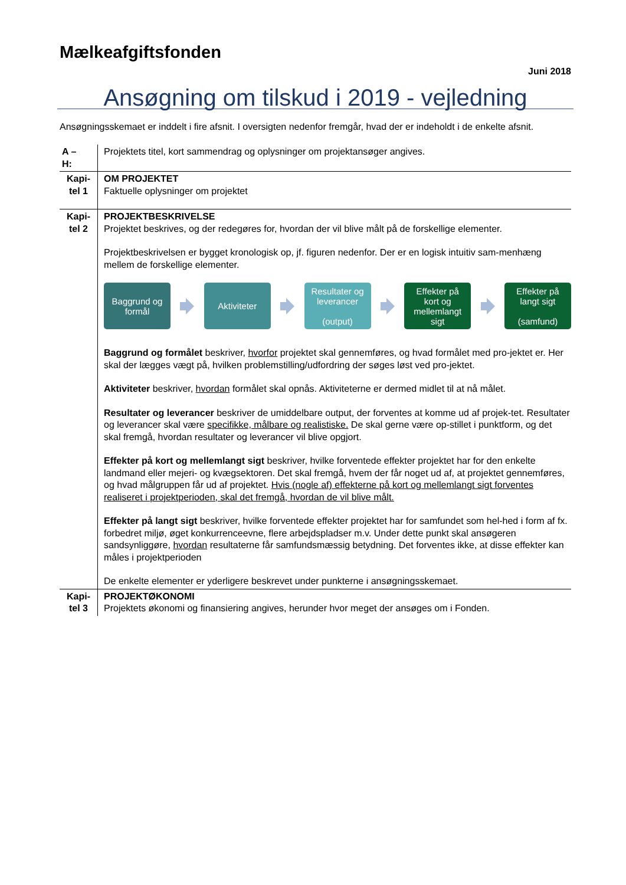Mælkeafgiftsfonden
Juni 2018
Ansøgning om tilskud i 2019 - vejledning
Ansøgningsskemaet er inddelt i fire afsnit. I oversigten nedenfor fremgår, hvad der er indeholdt i de enkelte afsnit.
| A – H: | Projektets titel, kort sammendrag og oplysninger om projektansøger angives. |
| Kapi- tel 1 | OM PROJEKTET Faktuelle oplysninger om projektet |
| Kapi- tel 2 | PROJEKTBESKRIVELSE Projektet beskrives, og der redegøres for, hvordan der vil blive målt på de forskellige elementer. Projektbeskrivelsen er bygget kronologisk op, jf. figuren nedenfor. Der er en logisk intuitiv sam-menhæng mellem de forskellige elementer. Baggrund og formål Aktiviteter Resultater og leverancer (output) Effekter på kort og mellemlangt sigt Effekter på langt sigt (samfund) Baggrund og formålet beskriver, hvorfor projektet skal gennemføres, og hvad formålet med pro-jektet er. Her skal der lægges vægt på, hvilken problemstilling/udfordring der søges løst ved pro-jektet. Aktiviteter beskriver, hvordan formålet skal opnås. Aktiviteterne er dermed midlet til at nå målet. Resultater og leverancer beskriver de umiddelbare output, der forventes at komme ud af projek-tet. Resultater og leverancer skal være specifikke, målbare og realistiske. De skal gerne være op-stillet i punktform, og det skal fremgå, hvordan resultater og leverancer vil blive opgjort. Effekter på kort og mellemlangt sigt beskriver, hvilke forventede effekter projektet har for den enkelte landmand eller mejeri- og kvægsektoren. Det skal fremgå, hvem der får noget ud af, at projektet gennemføres, og hvad målgruppen får ud af projektet. Hvis (nogle af) effekterne på kort og mellemlangt sigt forventes realiseret i projektperioden, skal det fremgå, hvordan de vil blive målt. Effekter på langt sigt beskriver, hvilke forventede effekter projektet har for samfundet som hel-hed i form af fx. forbedret miljø, øget konkurrenceevne, flere arbejdspladser m.v. Under dette punkt skal ansøgeren sandsynliggøre, hvordan resultaterne får samfundsmæssig betydning. Det forventes ikke, at disse effekter kan måles i projektperioden De enkelte elementer er yderligere beskrevet under punkterne i ansøgningsskemaet. |
| Kapi- tel 3 | PROJEKTØKONOMI Projektets økonomi og finansiering angives, herunder hvor meget der ansøges om i Fonden. |